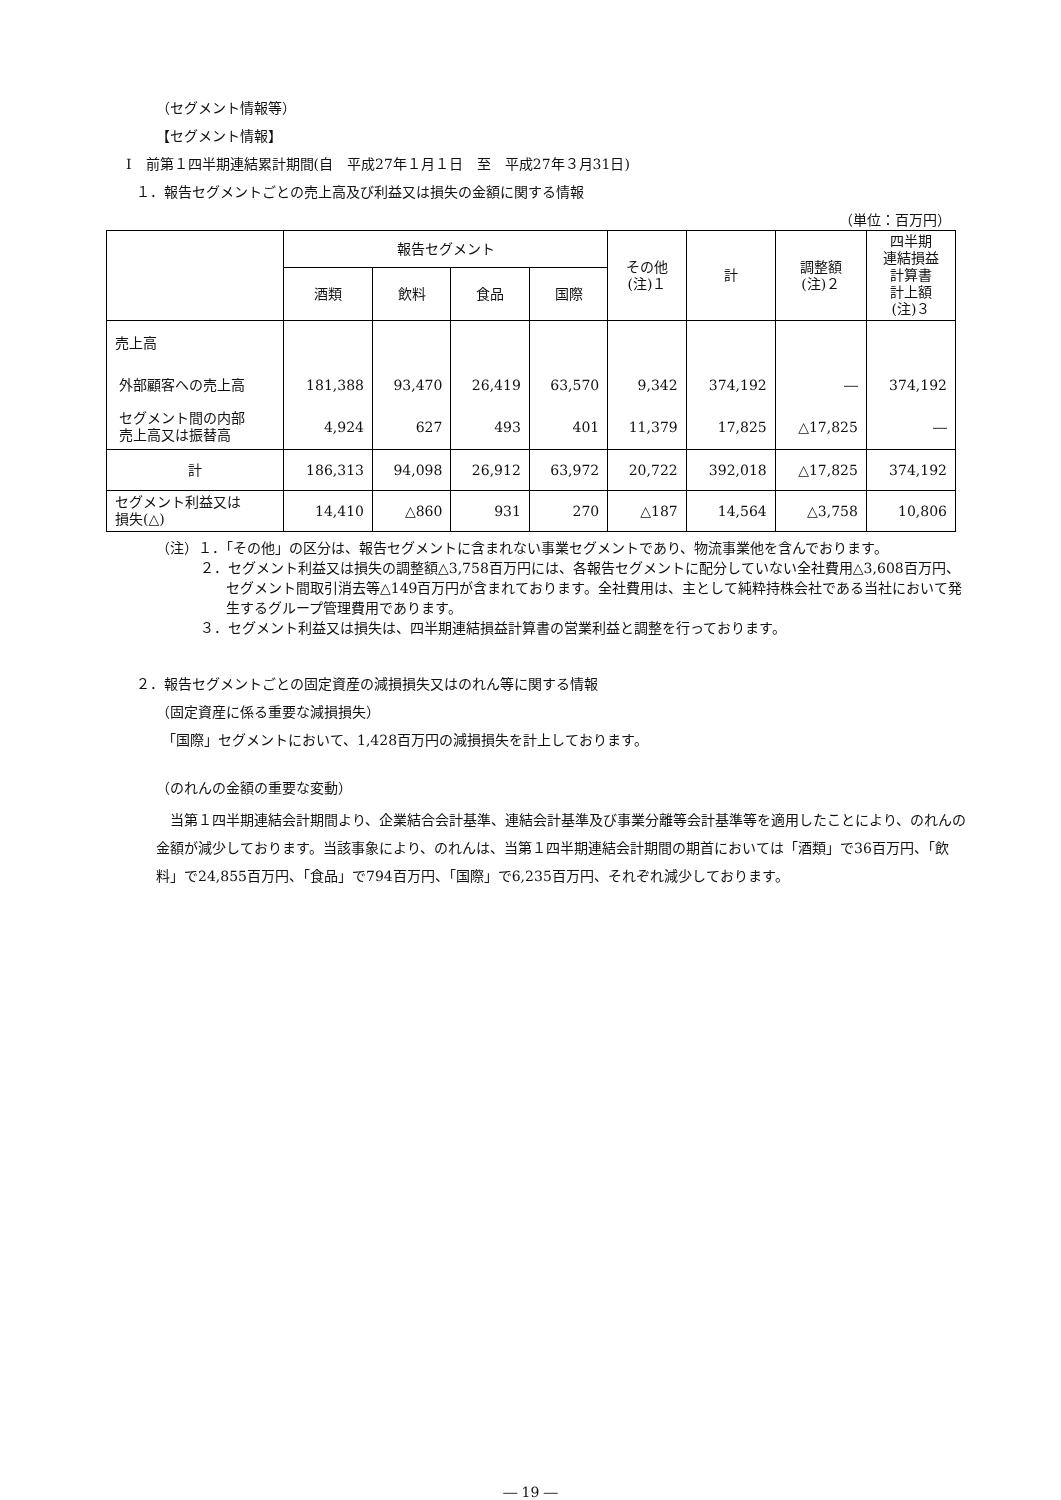（セグメント情報等）
【セグメント情報】
Ⅰ　前第１四半期連結累計期間(自　平成27年１月１日　至　平成27年３月31日)
１．報告セグメントごとの売上高及び利益又は損失の金額に関する情報
（単位：百万円）
| | 報告セグメント | | | | その他 (注)１ | 計 | 調整額 (注)２ | 四半期 連結損益 計算書 計上額 (注)３ |
| --- | --- | --- | --- | --- | --- | --- | --- | --- |
| | 酒類 | 飲料 | 食品 | 国際 | | | | |
| 売上高 | | | | | | | | |
| 外部顧客への売上高 | 181,388 | 93,470 | 26,419 | 63,570 | 9,342 | 374,192 | ― | 374,192 |
| セグメント間の内部 売上高又は振替高 | 4,924 | 627 | 493 | 401 | 11,379 | 17,825 | △17,825 | ― |
| 計 | 186,313 | 94,098 | 26,912 | 63,972 | 20,722 | 392,018 | △17,825 | 374,192 |
| セグメント利益又は 損失(△) | 14,410 | △860 | 931 | 270 | △187 | 14,564 | △3,758 | 10,806 |
（注）１．「その他」の区分は、報告セグメントに含まれない事業セグメントであり、物流事業他を含んでおります。
２．セグメント利益又は損失の調整額△3,758百万円には、各報告セグメントに配分していない全社費用△3,608百万円、セグメント間取引消去等△149百万円が含まれております。全社費用は、主として純粋持株会社である当社において発生するグループ管理費用であります。
３．セグメント利益又は損失は、四半期連結損益計算書の営業利益と調整を行っております。
２．報告セグメントごとの固定資産の減損損失又はのれん等に関する情報
（固定資産に係る重要な減損損失）
「国際」セグメントにおいて、1,428百万円の減損損失を計上しております。
（のれんの金額の重要な変動）
当第１四半期連結会計期間より、企業結合会計基準、連結会計基準及び事業分離等会計基準等を適用したことにより、のれんの金額が減少しております。当該事象により、のれんは、当第１四半期連結会計期間の期首においては「酒類」で36百万円、「飲料」で24,855百万円、「食品」で794百万円、「国際」で6,235百万円、それぞれ減少しております。
― 19 ―